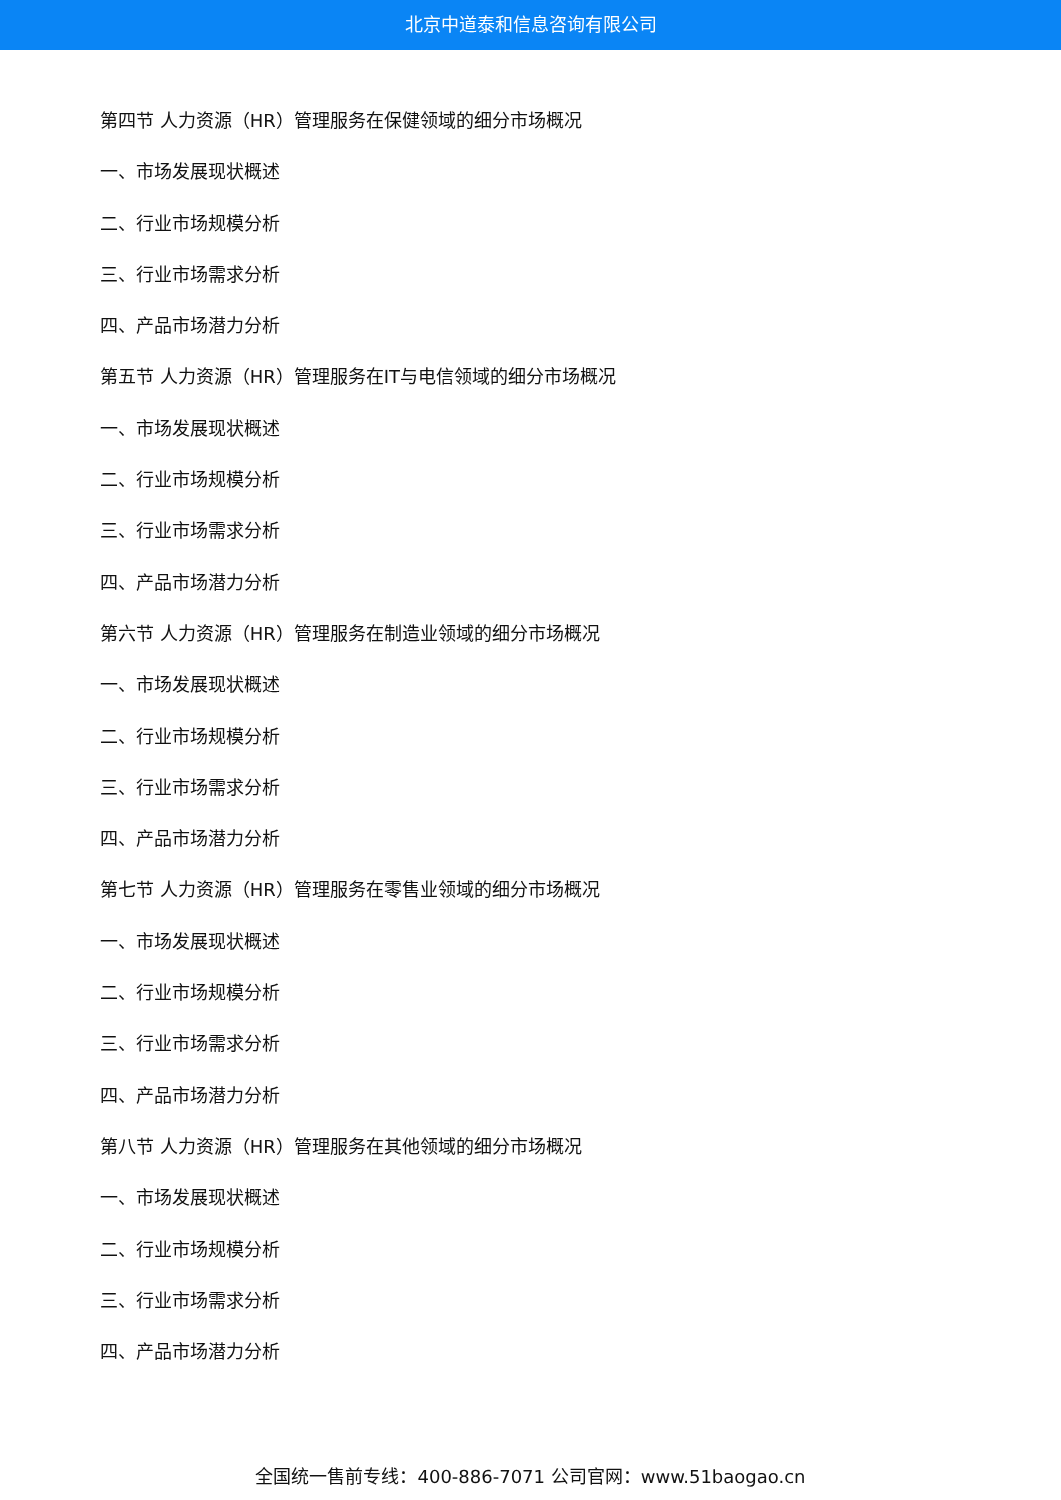北京中道泰和信息咨询有限公司
第四节 人力资源（HR）管理服务在保健领域的细分市场概况
一、市场发展现状概述
二、行业市场规模分析
三、行业市场需求分析
四、产品市场潜力分析
第五节 人力资源（HR）管理服务在IT与电信领域的细分市场概况
一、市场发展现状概述
二、行业市场规模分析
三、行业市场需求分析
四、产品市场潜力分析
第六节 人力资源（HR）管理服务在制造业领域的细分市场概况
一、市场发展现状概述
二、行业市场规模分析
三、行业市场需求分析
四、产品市场潜力分析
第七节 人力资源（HR）管理服务在零售业领域的细分市场概况
一、市场发展现状概述
二、行业市场规模分析
三、行业市场需求分析
四、产品市场潜力分析
第八节 人力资源（HR）管理服务在其他领域的细分市场概况
一、市场发展现状概述
二、行业市场规模分析
三、行业市场需求分析
四、产品市场潜力分析
全国统一售前专线：400-886-7071 公司官网：www.51baogao.cn